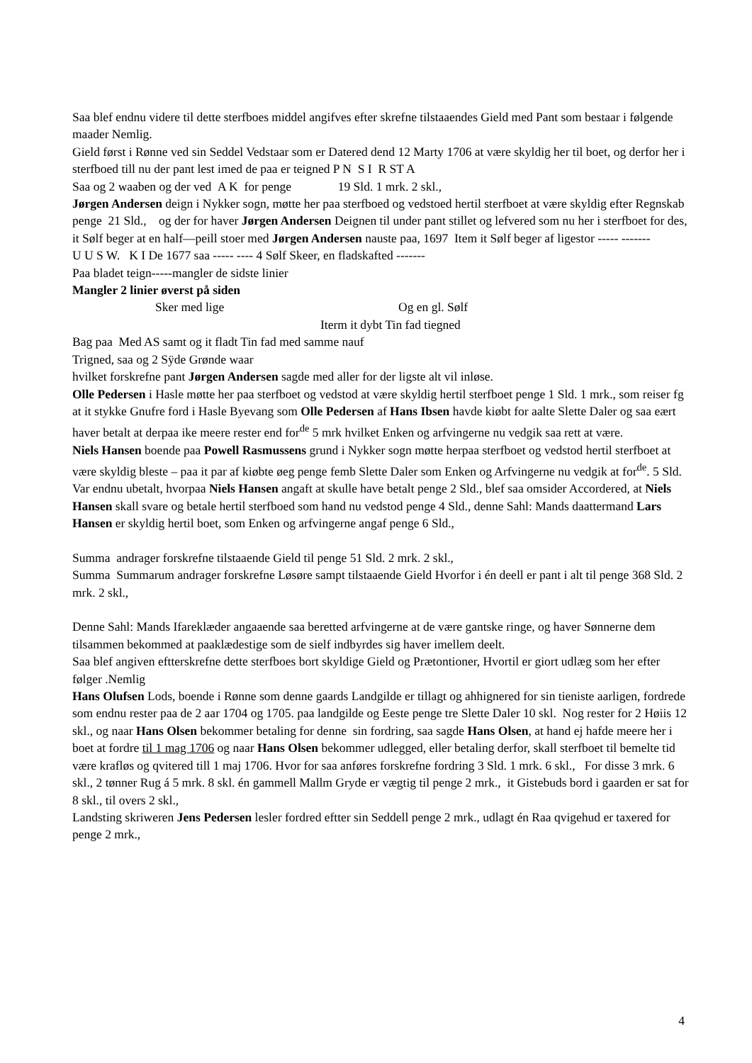Saa blef endnu videre til dette sterfboes middel angifves efter skrefne tilstaaendes Gield med Pant som bestaar i følgende maader Nemlig.
Gield først i Rønne ved sin Seddel Vedstaar som er Datered dend 12 Marty 1706 at være skyldig her til boet, og derfor her i sterfboed till nu der pant lest imed de paa er teigned P N S I R ST A
Saa og 2 waaben og der ved A K for penge 19 Sld. 1 mrk. 2 skl.,
Jørgen Andersen deign i Nykker sogn, møtte her paa sterfboed og vedstoed hertil sterfboet at være skyldig efter Regnskab penge 21 Sld., og der for haver Jørgen Andersen Deignen til under pant stillet og lefvered som nu her i sterfboet for des, it Sølf beger at en half—peill stoer med Jørgen Andersen nauste paa, 1697 Item it Sølf beger af ligestor ----- -------
U U S W. K I De 1677 saa ----- ---- 4 Sølf Skeer, en fladskafted -------
Paa bladet teign-----mangler de sidste linier
Mangler 2 linier øverst på siden
Sker med lige Og en gl. Sølf
Iterm it dybt Tin fad tiegned
Bag paa Med AS samt og it fladt Tin fad med samme nauf
Trigned, saa og 2 Sÿde Grønde waar
hvilket forskrefne pant Jørgen Andersen sagde med aller for der ligste alt vil inløse.
Olle Pedersen i Hasle møtte her paa sterfboet og vedstod at være skyldig hertil sterfboet penge 1 Sld. 1 mrk., som reiser fg at it stykke Gnufre ford i Hasle Byevang som Olle Pedersen af Hans Ibsen havde kiøbt for aalte Slette Daler og saa eært haver betalt at derpaa ike meere rester end for<sup>de</sup> 5 mrk hvilket Enken og arfvingerne nu vedgik saa rett at være.
Niels Hansen boende paa Powell Rasmussens grund i Nykker sogn møtte herpaa sterfboet og vedstod hertil sterfboet at være skyldig bleste – paa it par af kiøbte øeg penge femb Slette Daler som Enken og Arfvingerne nu vedgik at for<sup>de</sup>. 5 Sld. Var endnu ubetalt, hvorpaa Niels Hansen angaft at skulle have betalt penge 2 Sld., blef saa omsider Accordered, at Niels Hansen skall svare og betale hertil sterfboed som hand nu vedstod penge 4 Sld., denne Sahl: Mands daattermand Lars Hansen er skyldig hertil boet, som Enken og arfvingerne angaf penge 6 Sld.,
Summa andrager forskrefne tilstaaende Gield til penge 51 Sld. 2 mrk. 2 skl.,
Summa Summarum andrager forskrefne Løsøre sampt tilstaaende Gield Hvorfor i én deell er pant i alt til penge 368 Sld. 2 mrk. 2 skl.,
Denne Sahl: Mands Ifareklæder angaaende saa beretted arfvingerne at de være gantske ringe, og haver Sønnerne dem tilsammen bekommed at paaklædestige som de sielf indbyrdes sig haver imellem deelt.
Saa blef angiven eftterskrefne dette sterfboes bort skyldige Gield og Prætontioner, Hvortil er giort udlæg som her efter følger .Nemlig
Hans Olufsen Lods, boende i Rønne som denne gaards Landgilde er tillagt og ahhignered for sin tieniste aarligen, fordrede som endnu rester paa de 2 aar 1704 og 1705. paa landgilde og Eeste penge tre Slette Daler 10 skl. Nog rester for 2 Høiis 12 skl., og naar Hans Olsen bekommer betaling for denne sin fordring, saa sagde Hans Olsen, at hand ej hafde meere her i boet at fordre til 1 mag 1706 og naar Hans Olsen bekommer udlegged, eller betaling derfor, skall sterfboet til bemelte tid være krafløs og qvitered till 1 maj 1706. Hvor for saa anføres forskrefne fordring 3 Sld. 1 mrk. 6 skl., For disse 3 mrk. 6 skl., 2 tønner Rug á 5 mrk. 8 skl. én gammell Mallm Gryde er vægtig til penge 2 mrk., it Gistebuds bord i gaarden er sat for 8 skl., til overs 2 skl.,
Landsting skriweren Jens Pedersen lesler fordred eftter sin Seddell penge 2 mrk., udlagt én Raa qvigehud er taxered for penge 2 mrk.,
4